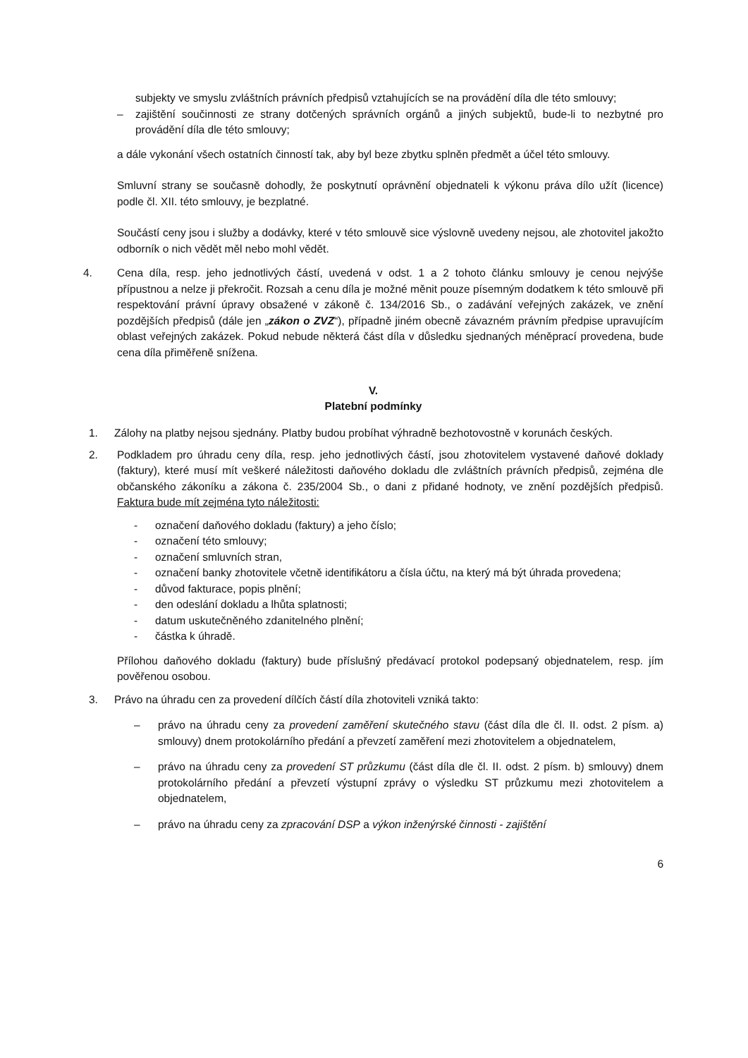subjekty ve smyslu zvláštních právních předpisů vztahujících se na provádění díla dle této smlouvy;
– zajištění součinnosti ze strany dotčených správních orgánů a jiných subjektů, bude-li to nezbytné pro provádění díla dle této smlouvy;
a dále vykonání všech ostatních činností tak, aby byl beze zbytku splněn předmět a účel této smlouvy.
Smluvní strany se současně dohodly, že poskytnutí oprávnění objednateli k výkonu práva dílo užít (licence) podle čl. XII. této smlouvy, je bezplatné.
Součástí ceny jsou i služby a dodávky, které v této smlouvě sice výslovně uvedeny nejsou, ale zhotovitel jakožto odborník o nich vědět měl nebo mohl vědět.
4. Cena díla, resp. jeho jednotlivých částí, uvedená v odst. 1 a 2 tohoto článku smlouvy je cenou nejvýše přípustnou a nelze ji překročit. Rozsah a cenu díla je možné měnit pouze písemným dodatkem k této smlouvě při respektování právní úpravy obsažené v zákoně č. 134/2016 Sb., o zadávání veřejných zakázek, ve znění pozdějších předpisů (dále jen „zákon o ZVZ“), případně jiném obecně závazném právním předpise upravujícím oblast veřejných zakázek. Pokud nebude některá část díla v důsledku sjednaných méněprací provedena, bude cena díla přiměřeně snížena.
V.
Platební podmínky
1. Zálohy na platby nejsou sjednány. Platby budou probíhat výhradně bezhotovostně v korunách českých.
2. Podkladem pro úhradu ceny díla, resp. jeho jednotlivých částí, jsou zhotovitelem vystavené daňové doklady (faktury), které musí mít veškeré náležitosti daňového dokladu dle zvláštních právních předpisů, zejména dle občanského zákoníku a zákona č. 235/2004 Sb., o dani z přidané hodnoty, ve znění pozdějších předpisů. Faktura bude mít zejména tyto náležitosti:
- označení daňového dokladu (faktury) a jeho číslo;
- označení této smlouvy;
- označení smluvních stran,
- označení banky zhotovitele včetně identifikátoru a čísla účtu, na který má být úhrada provedena;
- důvod fakturace, popis plnění;
- den odeslání dokladu a lhůta splatnosti;
- datum uskutečněného zdanitelného plnění;
- částka k úhradě.
Přílohou daňového dokladu (faktury) bude příslušný předávací protokol podepsaný objednatelem, resp. jím pověřenou osobou.
3. Právo na úhradu cen za provedení dílčích částí díla zhotoviteli vzniká takto:
– právo na úhradu ceny za provedení zaměření skutečného stavu (část díla dle čl. II. odst. 2 písm. a) smlouvy) dnem protokolárního předání a převzetí zaměření mezi zhotovitelem a objednatelem,
– právo na úhradu ceny za provedení ST průzkumu (část díla dle čl. II. odst. 2 písm. b) smlouvy) dnem protokolárního předání a převzetí výstupní zprávy o výsledku ST průzkumu mezi zhotovitelem a objednatelem,
– právo na úhradu ceny za zpracování DSP a výkon inženýrské činnosti - zajištění
6